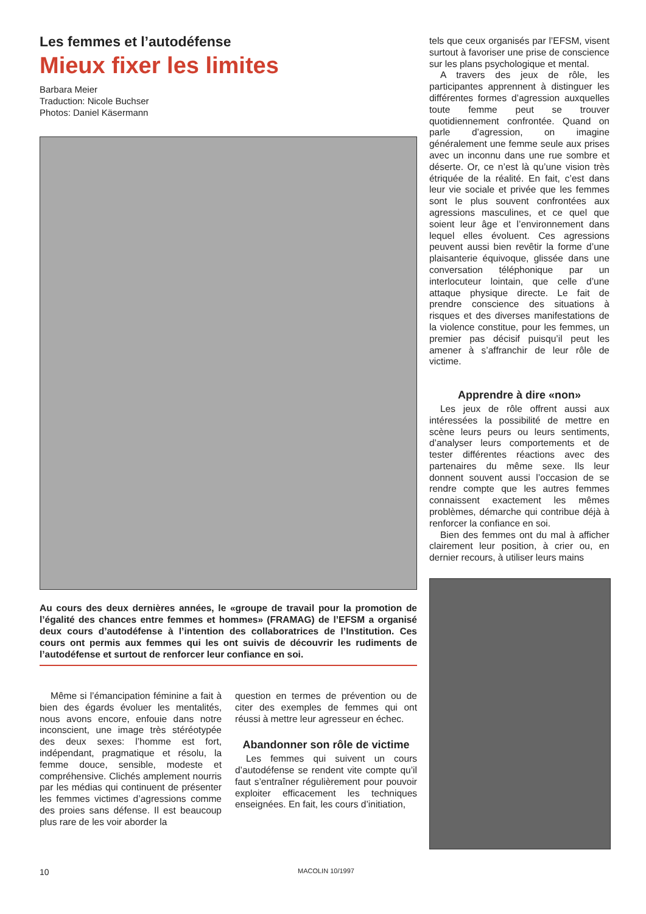Les femmes et l’autodéfense
Mieux fixer les limites
Barbara Meier
Traduction: Nicole Buchser
Photos: Daniel Käsermann
Au cours des deux dernières années, le «groupe de travail pour la promotion de l’égalité des chances entre femmes et hommes» (FRAMAG) de l’EFSM a organisé deux cours d’autodéfense à l’intention des collaboratrices de l’Institution. Ces cours ont permis aux femmes qui les ont suivis de découvrir les rudiments de l’autodéfense et surtout de renforcer leur confiance en soi.
Même si l’émancipation féminine a fait à bien des égards évoluer les mentalités, nous avons encore, enfouie dans notre inconscient, une image très stéréotypée des deux sexes: l’homme est fort, indépendant, pragmatique et résolu, la femme douce, sensible, modeste et compréhensive. Clichés amplement nourris par les médias qui continuent de présenter les femmes victimes d’agressions comme des proies sans défense. Il est beaucoup plus rare de les voir aborder la
question en termes de prévention ou de citer des exemples de femmes qui ont réussi à mettre leur agresseur en échec.
Abandonner son rôle de victime
Les femmes qui suivent un cours d’autodéfense se rendent vite compte qu’il faut s’entraîner régulièrement pour pouvoir exploiter efficacement les techniques enseignées. En fait, les cours d’initiation,
tels que ceux organisés par l’EFSM, visent surtout à favoriser une prise de conscience sur les plans psychologique et mental.
A travers des jeux de rôle, les participantes apprennent à distinguer les différentes formes d’agression auxquelles toute femme peut se trouver quotidiennement confrontée. Quand on parle d’agression, on imagine généralement une femme seule aux prises avec un inconnu dans une rue sombre et déserte. Or, ce n’est là qu’une vision très étriquée de la réalité. En fait, c’est dans leur vie sociale et privée que les femmes sont le plus souvent confrontées aux agressions masculines, et ce quel que soient leur âge et l’environnement dans lequel elles évoluent. Ces agressions peuvent aussi bien revêtir la forme d’une plaisanterie équivoque, glissée dans une conversation téléphonique par un interlocuteur lointain, que celle d’une attaque physique directe. Le fait de prendre conscience des situations à risques et des diverses manifestations de la violence constitue, pour les femmes, un premier pas décisif puisqu’il peut les amener à s’affranchir de leur rôle de victime.
Apprendre à dire «non»
Les jeux de rôle offrent aussi aux intéressées la possibilité de mettre en scène leurs peurs ou leurs sentiments, d’analyser leurs comportements et de tester différentes réactions avec des partenaires du même sexe. Ils leur donnent souvent aussi l’occasion de se rendre compte que les autres femmes connaissent exactement les mêmes problèmes, démarche qui contribue déjà à renforcer la confiance en soi.
Bien des femmes ont du mal à afficher clairement leur position, à crier ou, en dernier recours, à utiliser leurs mains
10 MACOLIN 10/1997